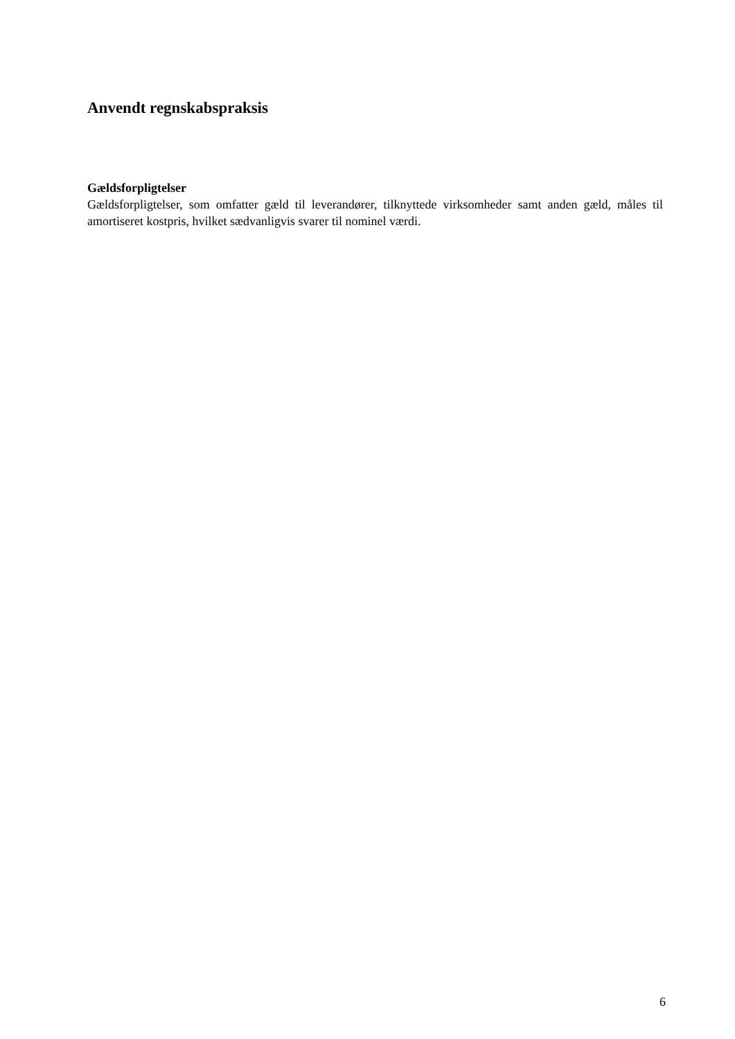Anvendt regnskabspraksis
Gældsforpligtelser
Gældsforpligtelser, som omfatter gæld til leverandører, tilknyttede virksomheder samt anden gæld, måles til amortiseret kostpris, hvilket sædvanligvis svarer til nominel værdi.
6